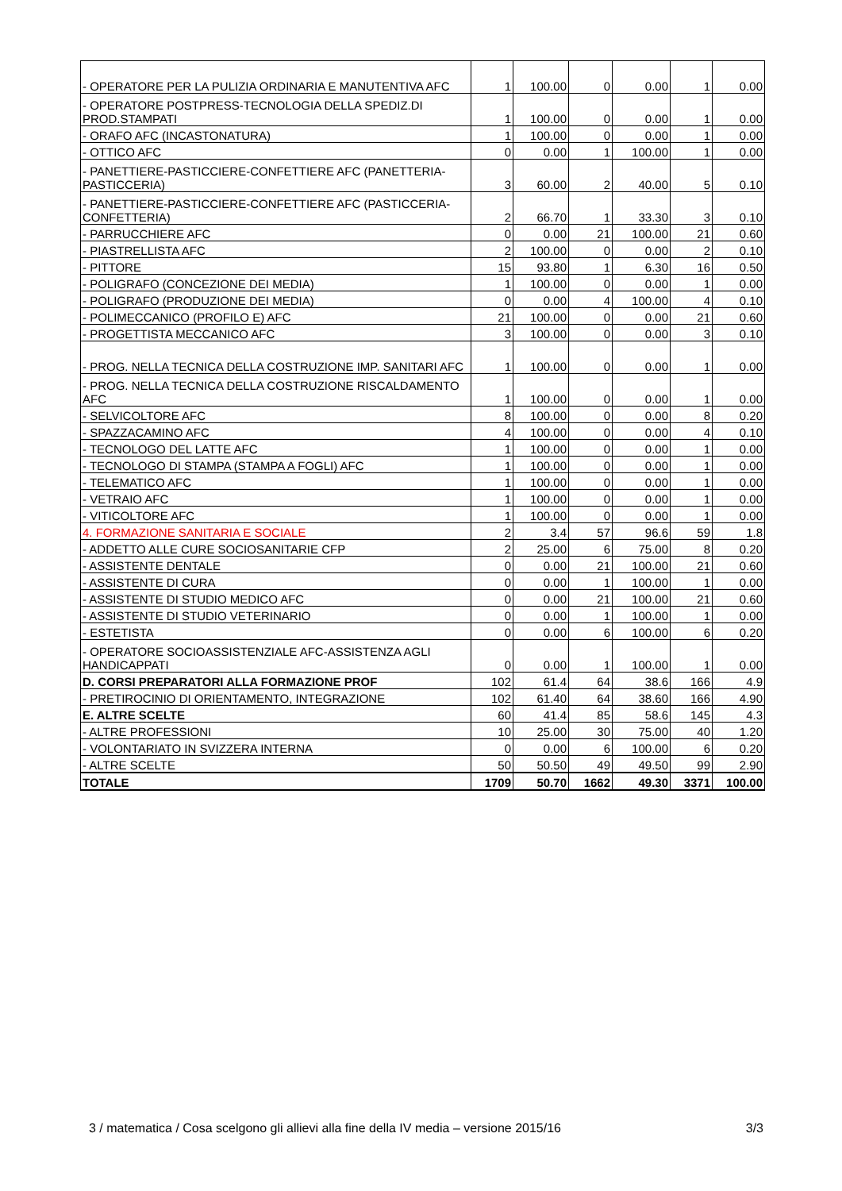| - OPERATORE PER LA PULIZIA ORDINARIA E MANUTENTIVA AFC | 1 | 100.00 | 0 | 0.00 | 1 | 0.00 |
| - OPERATORE POSTPRESS-TECNOLOGIA DELLA SPEDIZ.DI PROD.STAMPATI | 1 | 100.00 | 0 | 0.00 | 1 | 0.00 |
| - ORAFO AFC (INCASTONATURA) | 1 | 100.00 | 0 | 0.00 | 1 | 0.00 |
| - OTTICO AFC | 0 | 0.00 | 1 | 100.00 | 1 | 0.00 |
| - PANETTIERE-PASTICCIERE-CONFETTIERE AFC (PANETTERIA-PASTICCERIA) | 3 | 60.00 | 2 | 40.00 | 5 | 0.10 |
| - PANETTIERE-PASTICCIERE-CONFETTIERE AFC (PASTICCERIA-CONFETTERIA) | 2 | 66.70 | 1 | 33.30 | 3 | 0.10 |
| - PARRUCCHIERE AFC | 0 | 0.00 | 21 | 100.00 | 21 | 0.60 |
| - PIASTRELLISTA AFC | 2 | 100.00 | 0 | 0.00 | 2 | 0.10 |
| - PITTORE | 15 | 93.80 | 1 | 6.30 | 16 | 0.50 |
| - POLIGRAFO (CONCEZIONE DEI MEDIA) | 1 | 100.00 | 0 | 0.00 | 1 | 0.00 |
| - POLIGRAFO (PRODUZIONE DEI MEDIA) | 0 | 0.00 | 4 | 100.00 | 4 | 0.10 |
| - POLIMECCANICO (PROFILO E) AFC | 21 | 100.00 | 0 | 0.00 | 21 | 0.60 |
| - PROGETTISTA MECCANICO AFC | 3 | 100.00 | 0 | 0.00 | 3 | 0.10 |
| - PROG. NELLA TECNICA DELLA COSTRUZIONE IMP. SANITARI AFC | 1 | 100.00 | 0 | 0.00 | 1 | 0.00 |
| - PROG. NELLA TECNICA DELLA COSTRUZIONE RISCALDAMENTO AFC | 1 | 100.00 | 0 | 0.00 | 1 | 0.00 |
| - SELVICOLTORE AFC | 8 | 100.00 | 0 | 0.00 | 8 | 0.20 |
| - SPAZZACAMINO AFC | 4 | 100.00 | 0 | 0.00 | 4 | 0.10 |
| - TECNOLOGO DEL LATTE AFC | 1 | 100.00 | 0 | 0.00 | 1 | 0.00 |
| - TECNOLOGO DI STAMPA (STAMPA A FOGLI) AFC | 1 | 100.00 | 0 | 0.00 | 1 | 0.00 |
| - TELEMATICO AFC | 1 | 100.00 | 0 | 0.00 | 1 | 0.00 |
| - VETRAIO AFC | 1 | 100.00 | 0 | 0.00 | 1 | 0.00 |
| - VITICOLTORE AFC | 1 | 100.00 | 0 | 0.00 | 1 | 0.00 |
| 4. FORMAZIONE SANITARIA E SOCIALE | 2 | 3.4 | 57 | 96.6 | 59 | 1.8 |
| - ADDETTO ALLE CURE SOCIOSANITARIE CFP | 2 | 25.00 | 6 | 75.00 | 8 | 0.20 |
| - ASSISTENTE DENTALE | 0 | 0.00 | 21 | 100.00 | 21 | 0.60 |
| - ASSISTENTE DI CURA | 0 | 0.00 | 1 | 100.00 | 1 | 0.00 |
| - ASSISTENTE DI STUDIO MEDICO AFC | 0 | 0.00 | 21 | 100.00 | 21 | 0.60 |
| - ASSISTENTE DI STUDIO VETERINARIO | 0 | 0.00 | 1 | 100.00 | 1 | 0.00 |
| - ESTETISTA | 0 | 0.00 | 6 | 100.00 | 6 | 0.20 |
| - OPERATORE SOCIOASSISTENZIALE AFC-ASSISTENZA AGLI HANDICAPPATI | 0 | 0.00 | 1 | 100.00 | 1 | 0.00 |
| D. CORSI PREPARATORI ALLA FORMAZIONE PROF | 102 | 61.4 | 64 | 38.6 | 166 | 4.9 |
| - PRETIROCINIO DI ORIENTAMENTO, INTEGRAZIONE | 102 | 61.40 | 64 | 38.60 | 166 | 4.90 |
| E. ALTRE SCELTE | 60 | 41.4 | 85 | 58.6 | 145 | 4.3 |
| - ALTRE PROFESSIONI | 10 | 25.00 | 30 | 75.00 | 40 | 1.20 |
| - VOLONTARIATO IN SVIZZERA INTERNA | 0 | 0.00 | 6 | 100.00 | 6 | 0.20 |
| - ALTRE SCELTE | 50 | 50.50 | 49 | 49.50 | 99 | 2.90 |
| TOTALE | 1709 | 50.70 | 1662 | 49.30 | 3371 | 100.00 |
3 / matematica / Cosa scelgono gli allievi alla fine della IV media – versione 2015/16 3/3